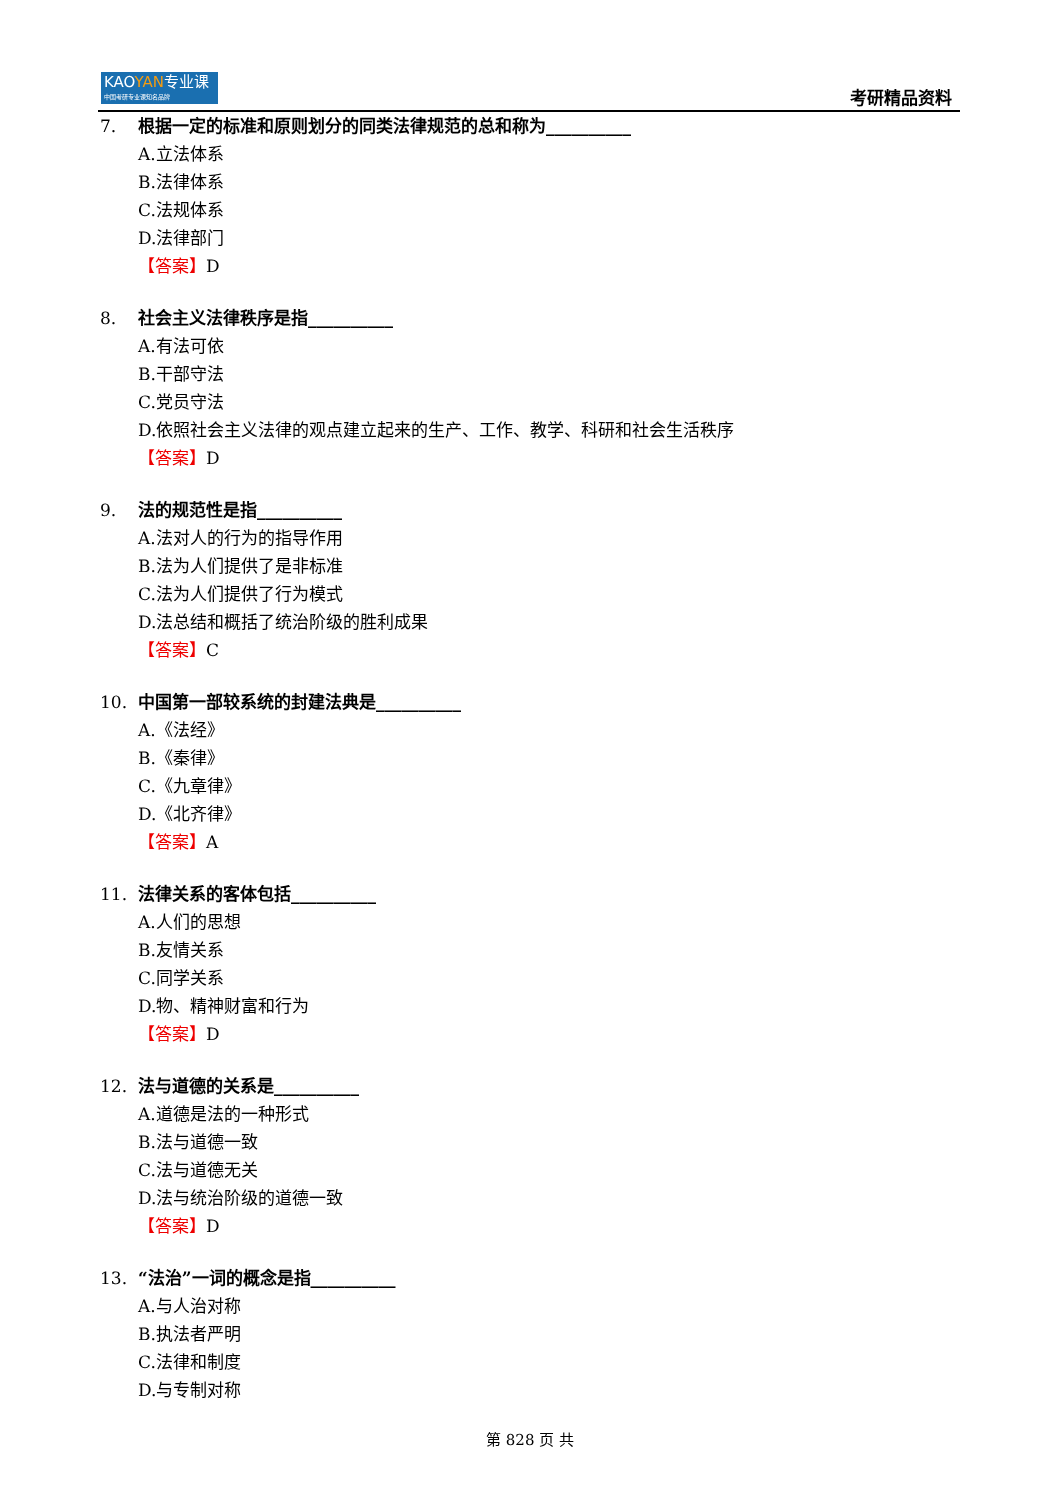KAOYAN专业课
中国考研专业课知名品牌
考研精品资料
7. 根据一定的标准和原则划分的同类法律规范的总和称为__________
A.立法体系
B.法律体系
C.法规体系
D.法律部门
【答案】D
8. 社会主义法律秩序是指__________
A.有法可依
B.干部守法
C.党员守法
D.依照社会主义法律的观点建立起来的生产、工作、教学、科研和社会生活秩序
【答案】D
9. 法的规范性是指__________
A.法对人的行为的指导作用
B.法为人们提供了是非标准
C.法为人们提供了行为模式
D.法总结和概括了统治阶级的胜利成果
【答案】C
10. 中国第一部较系统的封建法典是__________
A.《法经》
B.《秦律》
C.《九章律》
D.《北齐律》
【答案】A
11. 法律关系的客体包括__________
A.人们的思想
B.友情关系
C.同学关系
D.物、精神财富和行为
【答案】D
12. 法与道德的关系是__________
A.道德是法的一种形式
B.法与道德一致
C.法与道德无关
D.法与统治阶级的道德一致
【答案】D
13. “法治”一词的概念是指__________
A.与人治对称
B.执法者严明
C.法律和制度
D.与专制对称
第 828 页 共